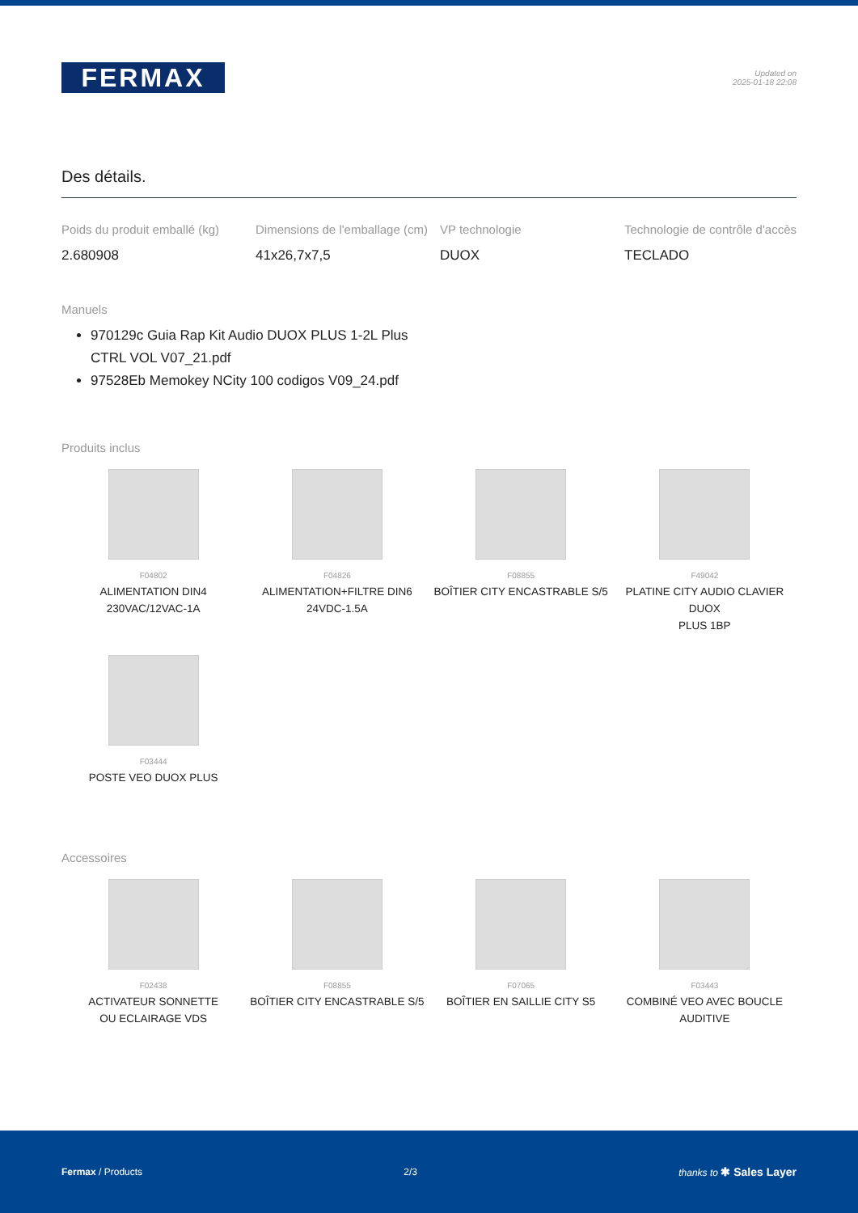FERMAX
Updated on
2025-01-18 22:08
Des détails.
Poids du produit emballé (kg)
2.680908
Dimensions de l'emballage (cm)
41x26,7x7,5
VP technologie
DUOX
Technologie de contrôle d'accès
TECLADO
Manuels
970129c Guia Rap Kit Audio DUOX PLUS 1-2L Plus CTRL VOL V07_21.pdf
97528Eb Memokey NCity 100 codigos V09_24.pdf
Produits inclus
F04802
ALIMENTATION DIN4
230VAC/12VAC-1A
F04826
ALIMENTATION+FILTRE DIN6
24VDC-1.5A
F08855
BOÎTIER CITY ENCASTRABLE S/5
F49042
PLATINE CITY AUDIO CLAVIER DUOX
PLUS 1BP
F03444
POSTE VEO DUOX PLUS
Accessoires
F02438
ACTIVATEUR SONNETTE
OU ECLAIRAGE VDS
F08855
BOÎTIER CITY ENCASTRABLE S/5
F07065
BOÎTIER EN SAILLIE CITY S5
F03443
COMBINÉ VEO AVEC BOUCLE
AUDITIVE
Fermax / Products 2/3 thanks to ✱ Sales Layer